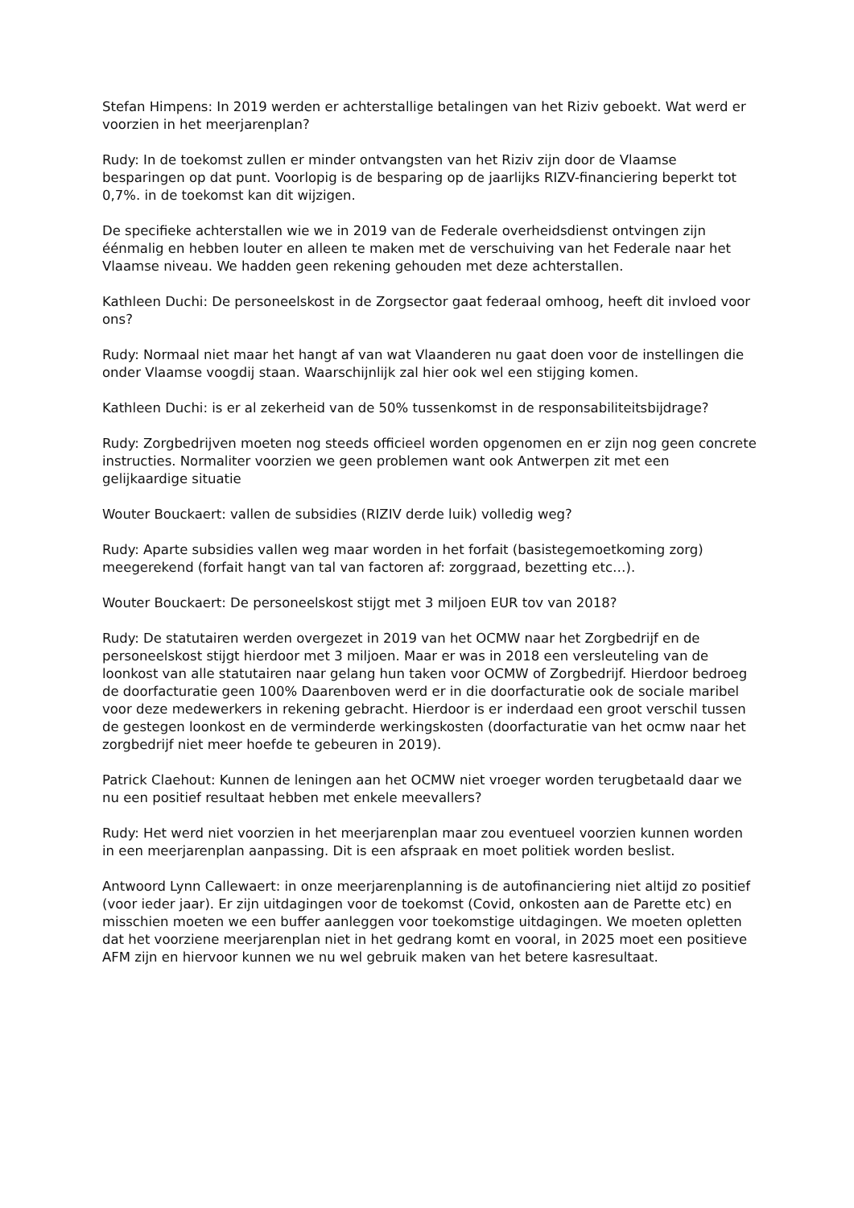Stefan Himpens: In 2019 werden er achterstallige betalingen van het Riziv geboekt. Wat werd er voorzien in het meerjarenplan?
Rudy: In de toekomst zullen er minder ontvangsten van het Riziv zijn door de Vlaamse besparingen op dat punt. Voorlopig is de besparing op de jaarlijks RIZV-financiering beperkt tot 0,7%. in de toekomst kan dit wijzigen.
De specifieke achterstallen wie we in 2019 van de Federale overheidsdienst ontvingen zijn éénmalig en hebben louter en alleen te maken met de verschuiving van het Federale naar het Vlaamse niveau. We hadden geen rekening gehouden met deze achterstallen.
Kathleen Duchi: De personeelskost in de Zorgsector gaat federaal omhoog, heeft dit invloed voor ons?
Rudy: Normaal niet maar het hangt af van wat Vlaanderen nu gaat doen voor de instellingen die onder Vlaamse voogdij staan. Waarschijnlijk zal hier ook wel een stijging komen.
Kathleen Duchi: is er al zekerheid van de 50% tussenkomst in de responsabiliteitsbijdrage?
Rudy: Zorgbedrijven moeten nog steeds officieel worden opgenomen en er zijn nog geen concrete instructies. Normaliter voorzien we geen problemen want ook Antwerpen zit met een gelijkaardige situatie
Wouter Bouckaert: vallen de subsidies (RIZIV derde luik) volledig weg?
Rudy: Aparte subsidies vallen weg maar worden in het forfait (basistegemoetkoming zorg) meegerekend (forfait hangt van tal van factoren af: zorggraad, bezetting etc…).
Wouter Bouckaert: De personeelskost stijgt met 3 miljoen EUR tov van 2018?
Rudy: De statutairen werden overgezet in 2019 van het OCMW naar het Zorgbedrijf en de personeelskost stijgt hierdoor met 3 miljoen. Maar er was in 2018 een versleuteling van de loonkost van alle statutairen naar gelang hun taken voor OCMW of Zorgbedrijf. Hierdoor bedroeg de doorfacturatie geen 100% Daarenboven werd er in die doorfacturatie ook de sociale maribel voor deze medewerkers in rekening gebracht. Hierdoor is er inderdaad een groot verschil tussen de gestegen loonkost en de verminderde werkingskosten (doorfacturatie van het ocmw naar het zorgbedrijf niet meer hoefde te gebeuren in 2019).
Patrick Claehout: Kunnen de leningen aan het OCMW niet vroeger worden terugbetaald daar we nu een positief resultaat hebben met enkele meevallers?
Rudy: Het werd niet voorzien in het meerjarenplan maar zou eventueel voorzien kunnen worden in een meerjarenplan aanpassing. Dit is een afspraak en moet politiek worden beslist.
Antwoord Lynn Callewaert: in onze meerjarenplanning is de autofinanciering niet altijd zo positief (voor ieder jaar). Er zijn uitdagingen voor de toekomst (Covid, onkosten aan de Parette etc) en misschien moeten we een buffer aanleggen voor toekomstige uitdagingen. We moeten opletten dat het voorziene meerjarenplan niet in het gedrang komt en vooral, in 2025 moet een positieve AFM zijn en hiervoor kunnen we nu wel gebruik maken van het betere kasresultaat.